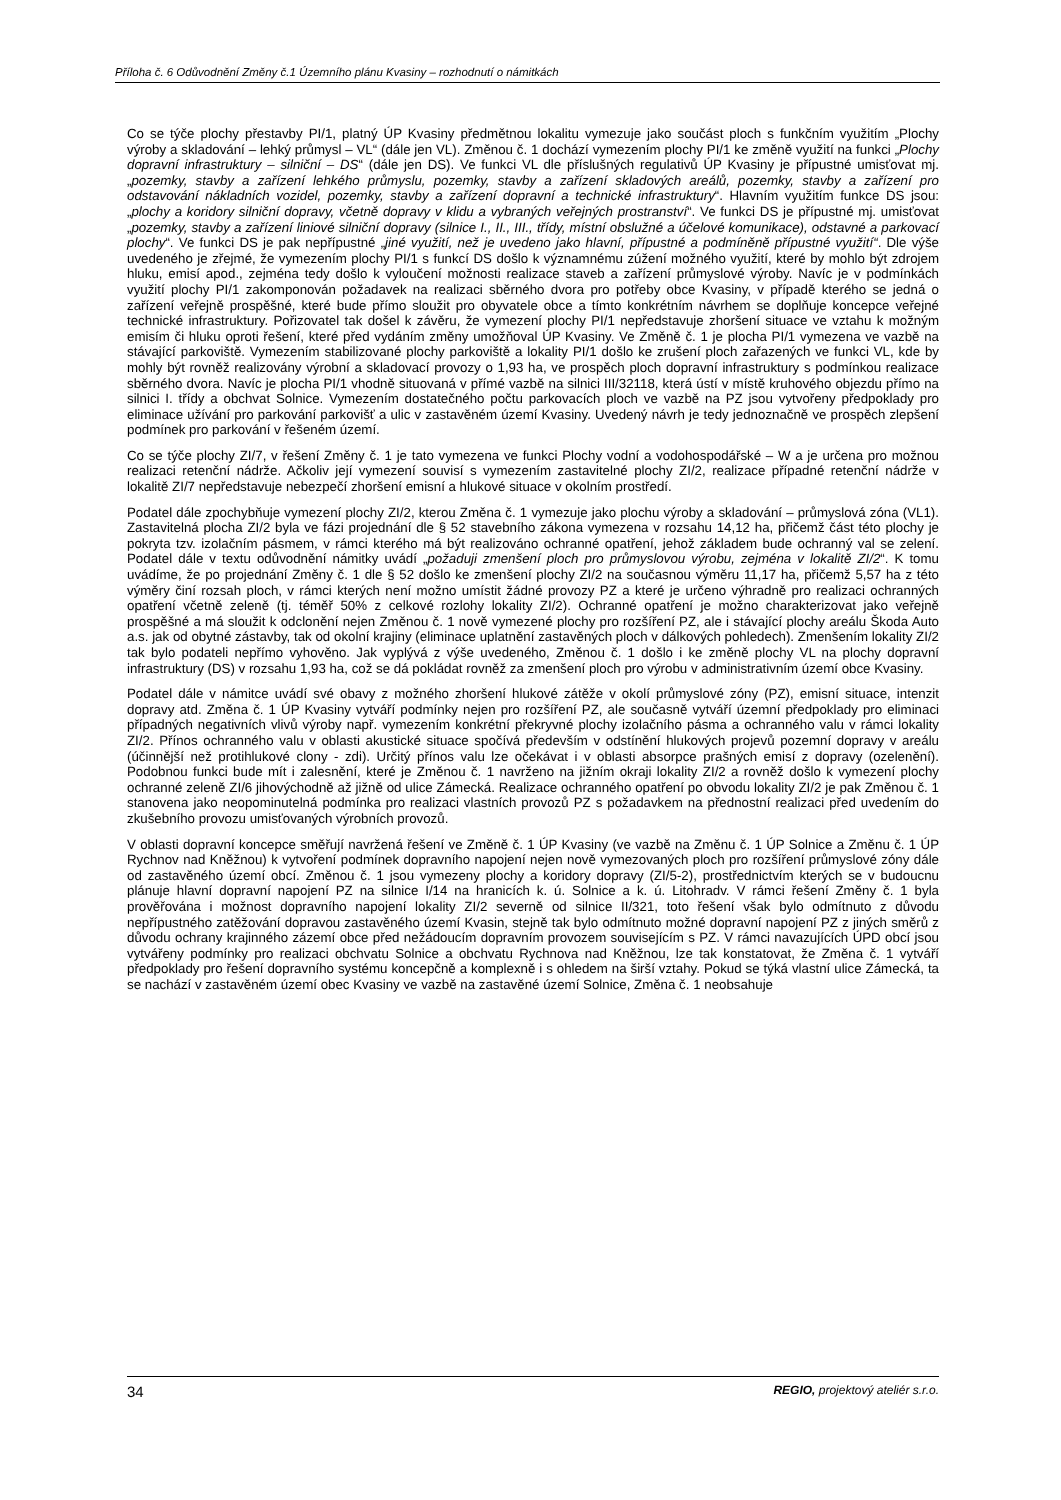Příloha č. 6 Odůvodnění Změny č.1 Územního plánu Kvasiny – rozhodnutí o námitkách
Co se týče plochy přestavby PI/1, platný ÚP Kvasiny předmětnou lokalitu vymezuje jako součást ploch s funkčním využitím „Plochy výroby a skladování – lehký průmysl – VL“ (dále jen VL). Změnou č. 1 dochází vymezením plochy PI/1 ke změně využití na funkci „Plochy dopravní infrastruktury – silniční – DS“ (dále jen DS). Ve funkci VL dle příslušných regulativů ÚP Kvasiny je přípustné umisťovat mj. „pozemky, stavby a zařízení lehkého průmyslu, pozemky, stavby a zařízení skladových areálů, pozemky, stavby a zařízení pro odstavování nákladních vozidel, pozemky, stavby a zařízení dopravní a technické infrastruktury“. Hlavním využitím funkce DS jsou: „plochy a koridory silniční dopravy, včetně dopravy v klidu a vybraných veřejných prostranství“. Ve funkci DS je přípustné mj. umisťovat „pozemky, stavby a zařízení liniové silniční dopravy (silnice I., II., III., třídy, místní obslužné a účelové komunikace), odstavné a parkovací plochy“. Ve funkci DS je pak nepřípustné „jiné využití, než je uvedeno jako hlavní, přípustné a podmíněně přípustné využití“. Dle výše uvedeného je zřejmé, že vymezením plochy PI/1 s funkcí DS došlo k významnému zúžení možného využití, které by mohlo být zdrojem hluku, emisí apod., zejména tedy došlo k vyloučení možnosti realizace staveb a zařízení průmyslové výroby. Navíc je v podmínkách využití plochy PI/1 zakomponován požadavek na realizaci sběrného dvora pro potřeby obce Kvasiny, v případě kterého se jedná o zařízení veřejně prospěšné, které bude přímo sloužit pro obyvatele obce a tímto konkrétním návrhem se doplňuje koncepce veřejné technické infrastruktury. Pořizovatel tak došel k závěru, že vymezení plochy PI/1 nepředstavuje zhoršení situace ve vztahu k možným emisím či hluku oproti řešení, které před vydáním změny umožňoval ÚP Kvasiny. Ve Změně č. 1 je plocha PI/1 vymezena ve vazbě na stávající parkoviště. Vymezením stabilizované plochy parkoviště a lokality PI/1 došlo ke zrušení ploch zařazených ve funkci VL, kde by mohly být rovněž realizovány výrobní a skladovací provozy o 1,93 ha, ve prospěch ploch dopravní infrastruktury s podmínkou realizace sběrného dvora. Navíc je plocha PI/1 vhodně situovaná v přímé vazbě na silnici III/32118, která ústí v místě kruhového objezdu přímo na silnici I. třídy a obchvat Solnice. Vymezením dostatečného počtu parkovacích ploch ve vazbě na PZ jsou vytvořeny předpoklady pro eliminace užívání pro parkování parkovišť a ulic v zastavěném území Kvasiny. Uvedený návrh je tedy jednoznačně ve prospěch zlepšení podmínek pro parkování v řešeném území.
Co se týče plochy ZI/7, v řešení Změny č. 1 je tato vymezena ve funkci Plochy vodní a vodohospodářské – W a je určena pro možnou realizaci retenční nádrže. Ačkoliv její vymezení souvisí s vymezením zastavitelné plochy ZI/2, realizace případné retenční nádrže v lokalitě ZI/7 nepředstavuje nebezpečí zhoršení emisní a hlukové situace v okolním prostředí.
Podatel dále zpochybňuje vymezení plochy ZI/2, kterou Změna č. 1 vymezuje jako plochu výroby a skladování – průmyslová zóna (VL1). Zastavitelná plocha ZI/2 byla ve fázi projednání dle § 52 stavebního zákona vymezena v rozsahu 14,12 ha, přičemž část této plochy je pokryta tzv. izolačním pásmem, v rámci kterého má být realizováno ochranné opatření, jehož základem bude ochranný val se zelení. Podatel dále v textu odůvodnění námitky uvádí „požaduji zmenšení ploch pro průmyslovou výrobu, zejména v lokalitě ZI/2“. K tomu uvádíme, že po projednání Změny č. 1 dle § 52 došlo ke zmenšení plochy ZI/2 na současnou výměru 11,17 ha, přičemž 5,57 ha z této výměry činí rozsah ploch, v rámci kterých není možno umístit žádné provozy PZ a které je určeno výhradně pro realizaci ochranných opatření včetně zeleně (tj. téměř 50% z celkové rozlohy lokality ZI/2). Ochranné opatření je možno charakterizovat jako veřejně prospěšné a má sloužit k odclonění nejen Změnou č. 1 nově vymezené plochy pro rozšíření PZ, ale i stávající plochy areálu Škoda Auto a.s. jak od obytné zástavby, tak od okolní krajiny (eliminace uplatnění zastavěných ploch v dálkových pohledech). Zmenšením lokality ZI/2 tak bylo podateli nepřímo vyhověno. Jak vyplývá z výše uvedeného, Změnou č. 1 došlo i ke změně plochy VL na plochy dopravní infrastruktury (DS) v rozsahu 1,93 ha, což se dá pokládat rovněž za zmenšení ploch pro výrobu v administrativním území obce Kvasiny.
Podatel dále v námitce uvádí své obavy z možného zhoršení hlukové zátěže v okolí průmyslové zóny (PZ), emisní situace, intenzit dopravy atd. Změna č. 1 ÚP Kvasiny vytváří podmínky nejen pro rozšíření PZ, ale současně vytváří územní předpoklady pro eliminaci případných negativních vlivů výroby např. vymezením konkrétní překryvné plochy izolačního pásma a ochranného valu v rámci lokality ZI/2. Přínos ochranného valu v oblasti akustické situace spočívá především v odstínění hlukových projevů pozemní dopravy v areálu (účinnější než protihlukové clony - zdi). Určitý přínos valu lze očekávat i v oblasti absorpce prašných emisí z dopravy (ozelenění). Podobnou funkci bude mít i zalesnění, které je Změnou č. 1 navrženo na jižním okraji lokality ZI/2 a rovněž došlo k vymezení plochy ochranné zeleně ZI/6 jihovýchodně až jižně od ulice Zámecká. Realizace ochranného opatření po obvodu lokality ZI/2 je pak Změnou č. 1 stanovena jako neopominutelná podmínka pro realizaci vlastních provozů PZ s požadavkem na přednostní realizaci před uvedením do zkušebního provozu umisťovaných výrobních provozů.
V oblasti dopravní koncepce směřují navržená řešení ve Změně č. 1 ÚP Kvasiny (ve vazbě na Změnu č. 1 ÚP Solnice a Změnu č. 1 ÚP Rychnov nad Kněžnou) k vytvoření podmínek dopravního napojení nejen nově vymezovaných ploch pro rozšíření průmyslové zóny dále od zastavěného území obcí. Změnou č. 1 jsou vymezeny plochy a koridory dopravy (ZI/5-2), prostřednictvím kterých se v budoucnu plánuje hlavní dopravní napojení PZ na silnice I/14 na hranicích k. ú. Solnice a k. ú. Litohradv. V rámci řešení Změny č. 1 byla prověřována i možnost dopravního napojení lokality ZI/2 severně od silnice II/321, toto řešení však bylo odmítnuto z důvodu nepřípustného zatěžování dopravou zastavěného území Kvasin, stejně tak bylo odmítnuto možné dopravní napojení PZ z jiných směrů z důvodu ochrany krajinného zázemí obce před nežádoucím dopravním provozem souvisejícím s PZ. V rámci navazujících ÚPD obcí jsou vytvářeny podmínky pro realizaci obchvatu Solnice a obchvatu Rychnova nad Kněžnou, lze tak konstatovat, že Změna č. 1 vytváří předpoklady pro řešení dopravního systému koncepčně a komplexně i s ohledem na širší vztahy. Pokud se týká vlastní ulice Zámecká, ta se nachází v zastavěném území obec Kvasiny ve vazbě na zastavěné území Solnice, Změna č. 1 neobsahuje
34 REGIO, projektový ateliér s.r.o.